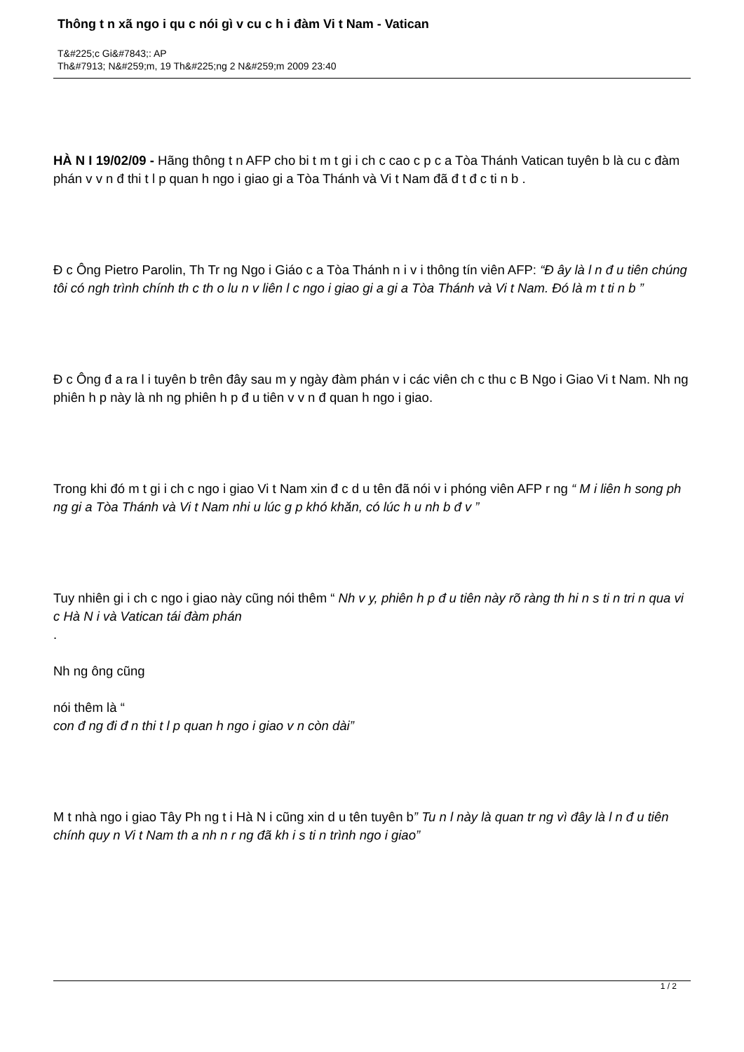Thông t n xã ngo i qu c nói gì v cu c h i đàm Vi t Nam - Vatican
T&#225;c Gi&#7843;: AP
Th&#7913; N&#259;m, 19 Th&#225;ng 2 N&#259;m 2009 23:40
HÀ N I 19/02/09 - Hãng thông t n AFP cho bi t m t gi i ch c cao c p c a Tòa Thánh Vatican tuyên b là cu c đàm phán v v n đ thi t l p quan h ngo i giao gi a Tòa Thánh và Vi t Nam đã đ t đ c ti n b .
Đ c Ông Pietro Parolin, Th Tr ng Ngo i Giáo c a Tòa Thánh n i v i thông tín viên AFP: “Đ ây là l n đ u tiên chúng tôi có ngh trình chính th c th o lu n v liên l c ngo i giao gi a gi a Tòa Thánh và Vi t Nam. Đó là m t ti n b ”
Đ c Ông đ a ra l i tuyên b trên đây sau m y ngày đàm phán v i các viên ch c thu c B Ngo i Giao Vi t Nam. Nh ng phiên h p này là nh ng phiên h p đ u tiên v v n đ quan h ngo i giao.
Trong khi đó m t gi i ch c ngo i giao Vi t Nam xin đ c d u tên đã nói v i phóng viên AFP r ng “ M i liên h song ph ng gi a Tòa Thánh và Vi t Nam nhi u lúc g p khó khăn, có lúc h u nh b đ v ”
Tuy nhiên gi i ch c ngo i giao này cũng nói thêm “ Nh v y, phiên h p đ u tiên này rõ ràng th hi n s ti n tri n qua vi c Hà N i và Vatican tái đàm phán
.
Nh ng ông cũng
nói thêm là “
con đ ng đi đ n thi t l p quan h ngo i giao v n còn dài”
M t nhà ngo i giao Tây Ph ng t i Hà N i cũng xin d u tên tuyên b” Tu n l này là quan tr ng vì đây là l n đ u tiên chính quy n Vi t Nam th a nh n r ng đã kh i s ti n trình ngo i giao”
1 / 2